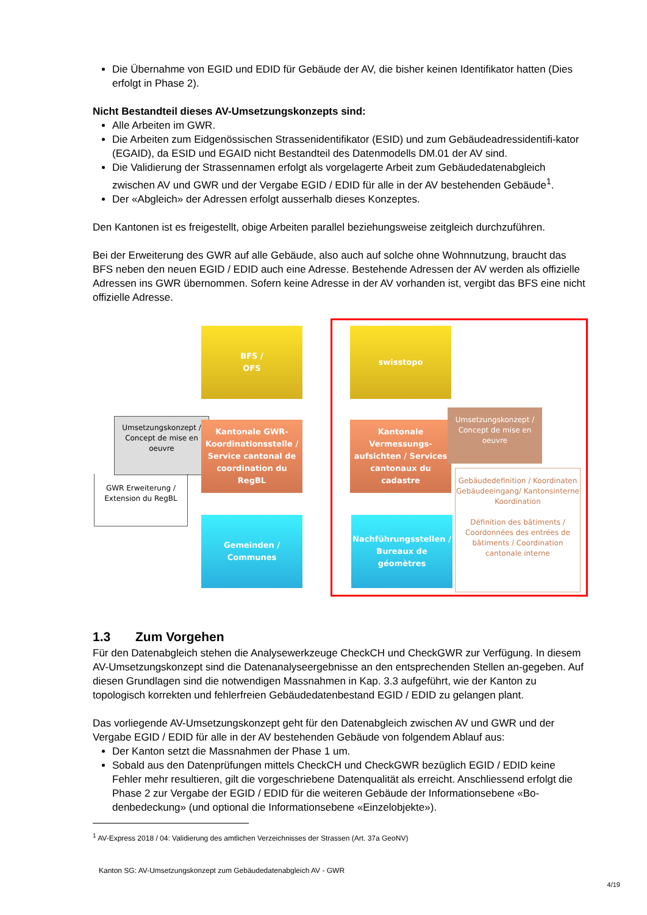Die Übernahme von EGID und EDID für Gebäude der AV, die bisher keinen Identifikator hatten (Dies erfolgt in Phase 2).
Nicht Bestandteil dieses AV-Umsetzungskonzepts sind:
Alle Arbeiten im GWR.
Die Arbeiten zum Eidgenössischen Strassenidentifikator (ESID) und zum Gebäudeadressidentifi-kator (EGAID), da ESID und EGAID nicht Bestandteil des Datenmodells DM.01 der AV sind.
Die Validierung der Strassennamen erfolgt als vorgelagerte Arbeit zum Gebäudedatenabgleich zwischen AV und GWR und der Vergabe EGID / EDID für alle in der AV bestehenden Gebäude<sup>1</sup>.
Der «Abgleich» der Adressen erfolgt ausserhalb dieses Konzeptes.
Den Kantonen ist es freigestellt, obige Arbeiten parallel beziehungsweise zeitgleich durchzuführen.
Bei der Erweiterung des GWR auf alle Gebäude, also auch auf solche ohne Wohnnutzung, braucht das BFS neben den neuen EGID / EDID auch eine Adresse. Bestehende Adressen der AV werden als offizielle Adressen ins GWR übernommen. Sofern keine Adresse in der AV vorhanden ist, vergibt das BFS eine nicht offizielle Adresse.
BFS /
OFS
swisstopo
Umsetzungskonzept / Concept de mise en oeuvre
GWR Erweiterung / Extension du RegBL
Kantonale GWR-Koordinationsstelle / Service cantonal de coordination du RegBL
Kantonale Vermessungs-aufsichten / Services cantonaux du cadastre
Umsetzungskonzept / Concept de mise en oeuvre
Gebäudedefinition / Koordinaten Gebäudeeingang/ Kantonsinterne Koordination
Définition des bâtiments / Coordonnées des entrées de bâtiments / Coordination cantonale interne
Gemeinden / Communes
Nachführungsstellen / Bureaux de géomètres
1.3 Zum Vorgehen
Für den Datenabgleich stehen die Analysewerkzeuge CheckCH und CheckGWR zur Verfügung. In diesem AV-Umsetzungskonzept sind die Datenanalyseergebnisse an den entsprechenden Stellen an-gegeben. Auf diesen Grundlagen sind die notwendigen Massnahmen in Kap. 3.3 aufgeführt, wie der Kanton zu topologisch korrekten und fehlerfreien Gebäudedatenbestand EGID / EDID zu gelangen plant.
Das vorliegende AV-Umsetzungskonzept geht für den Datenabgleich zwischen AV und GWR und der Vergabe EGID / EDID für alle in der AV bestehenden Gebäude von folgendem Ablauf aus:
Der Kanton setzt die Massnahmen der Phase 1 um.
Sobald aus den Datenprüfungen mittels CheckCH und CheckGWR bezüglich EGID / EDID keine Fehler mehr resultieren, gilt die vorgeschriebene Datenqualität als erreicht. Anschliessend erfolgt die Phase 2 zur Vergabe der EGID / EDID für die weiteren Gebäude der Informationsebene «Bo-denbedeckung» (und optional die Informationsebene «Einzelobjekte»).
<sup>1</sup> AV-Express 2018 / 04: Validierung des amtlichen Verzeichnisses der Strassen (Art. 37a GeoNV)
Kanton SG: AV-Umsetzungskonzept zum Gebäudedatenabgleich AV - GWR
4/19